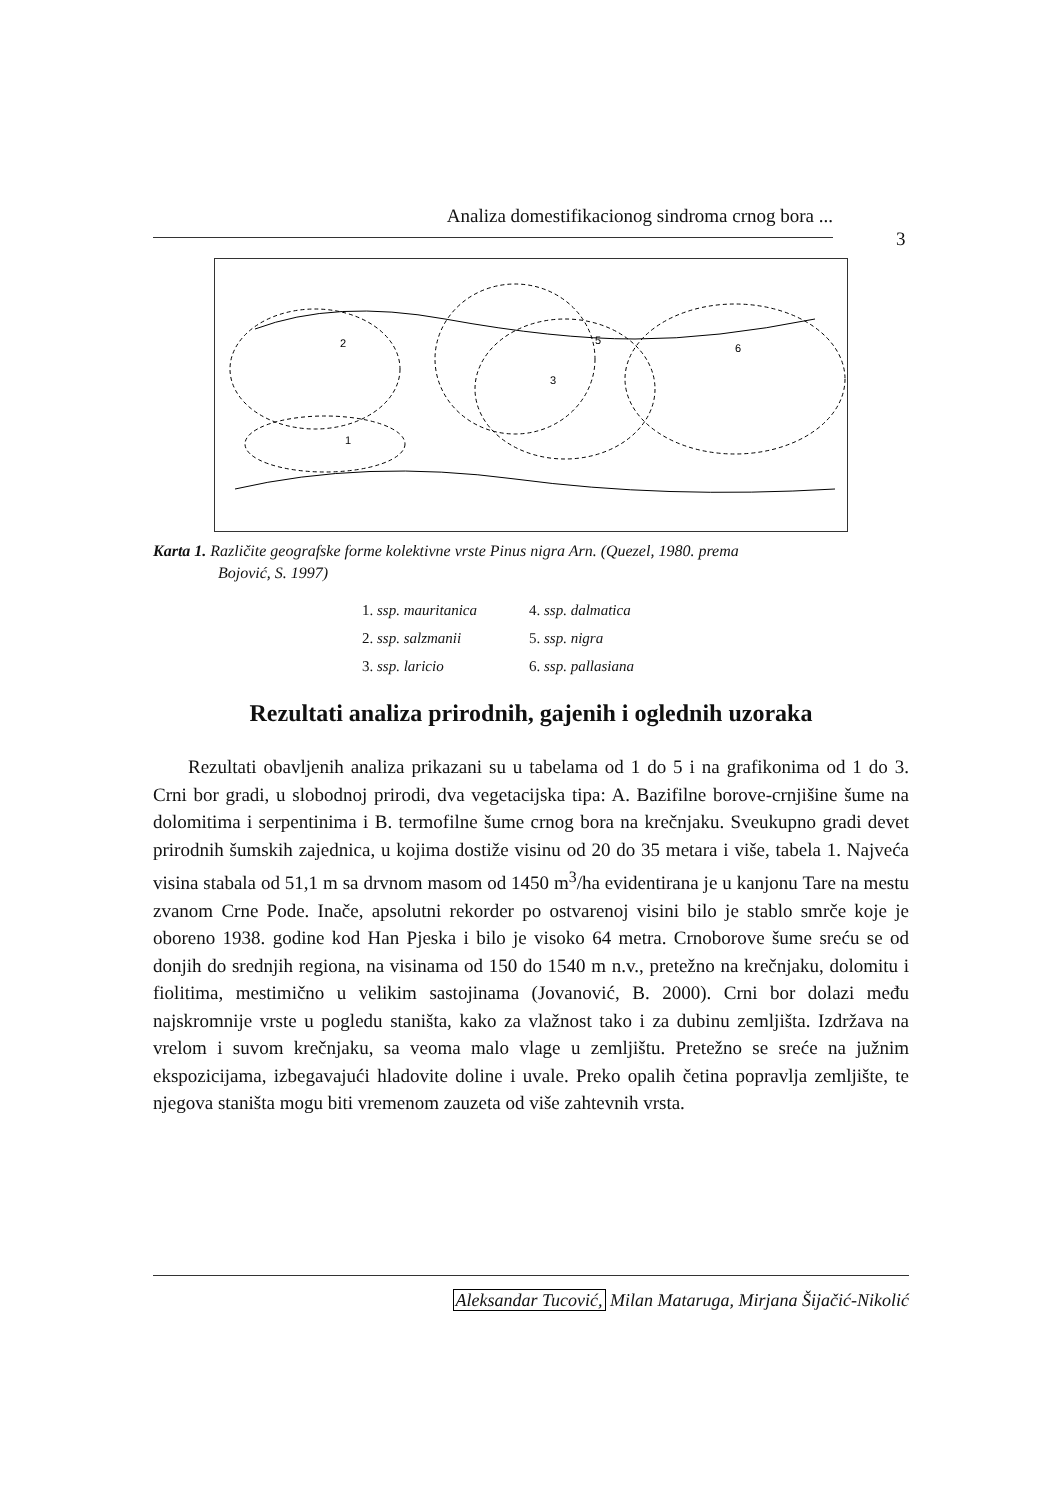Analiza domestifikacionog sindroma crnog bora ...
3
2
1
3
5
6
Karta 1. Različite geografske forme kolektivne vrste Pinus nigra Arn. (Quezel, 1980. prema
Bojović, S. 1997)
| 1. ssp. mauritanica | 4. ssp. dalmatica |
| 2. ssp. salzmanii | 5. ssp. nigra |
| 3. ssp. laricio | 6. ssp. pallasiana |
Rezultati analiza prirodnih, gajenih i oglednih uzoraka
Rezultati obavljenih analiza prikazani su u tabelama od 1 do 5 i na grafikonima od 1 do 3. Crni bor gradi, u slobodnoj prirodi, dva vegetacijska tipa: A. Bazifilne borove-crnjišine šume na dolomitima i serpentinima i B. termofilne šume crnog bora na krečnjaku. Sveukupno gradi devet prirodnih šumskih zajednica, u kojima dostiže visinu od 20 do 35 metara i više, tabela 1. Najveća visina stabala od 51,1 m sa drvnom masom od 1450 m<sup>3</sup>/ha evidentirana je u kanjonu Tare na mestu zvanom Crne Pode. Inače, apsolutni rekorder po ostvarenoj visini bilo je stablo smrče koje je oboreno 1938. godine kod Han Pjeska i bilo je visoko 64 metra. Crnoborove šume sreću se od donjih do srednjih regiona, na visinama od 150 do 1540 m n.v., pretežno na krečnjaku, dolomitu i fiolitima, mestimično u velikim sastojinama (Jovanović, B. 2000). Crni bor dolazi među najskromnije vrste u pogledu staništa, kako za vlažnost tako i za dubinu zemljišta. Izdržava na vrelom i suvom krečnjaku, sa veoma malo vlage u zemljištu. Pretežno se sreće na južnim ekspozicijama, izbegavajući hladovite doline i uvale. Preko opalih četina popravlja zemljište, te njegova staništa mogu biti vremenom zauzeta od više zahtevnih vrsta.
Aleksandar Tucović, Milan Mataruga, Mirjana Šijačić-Nikolić